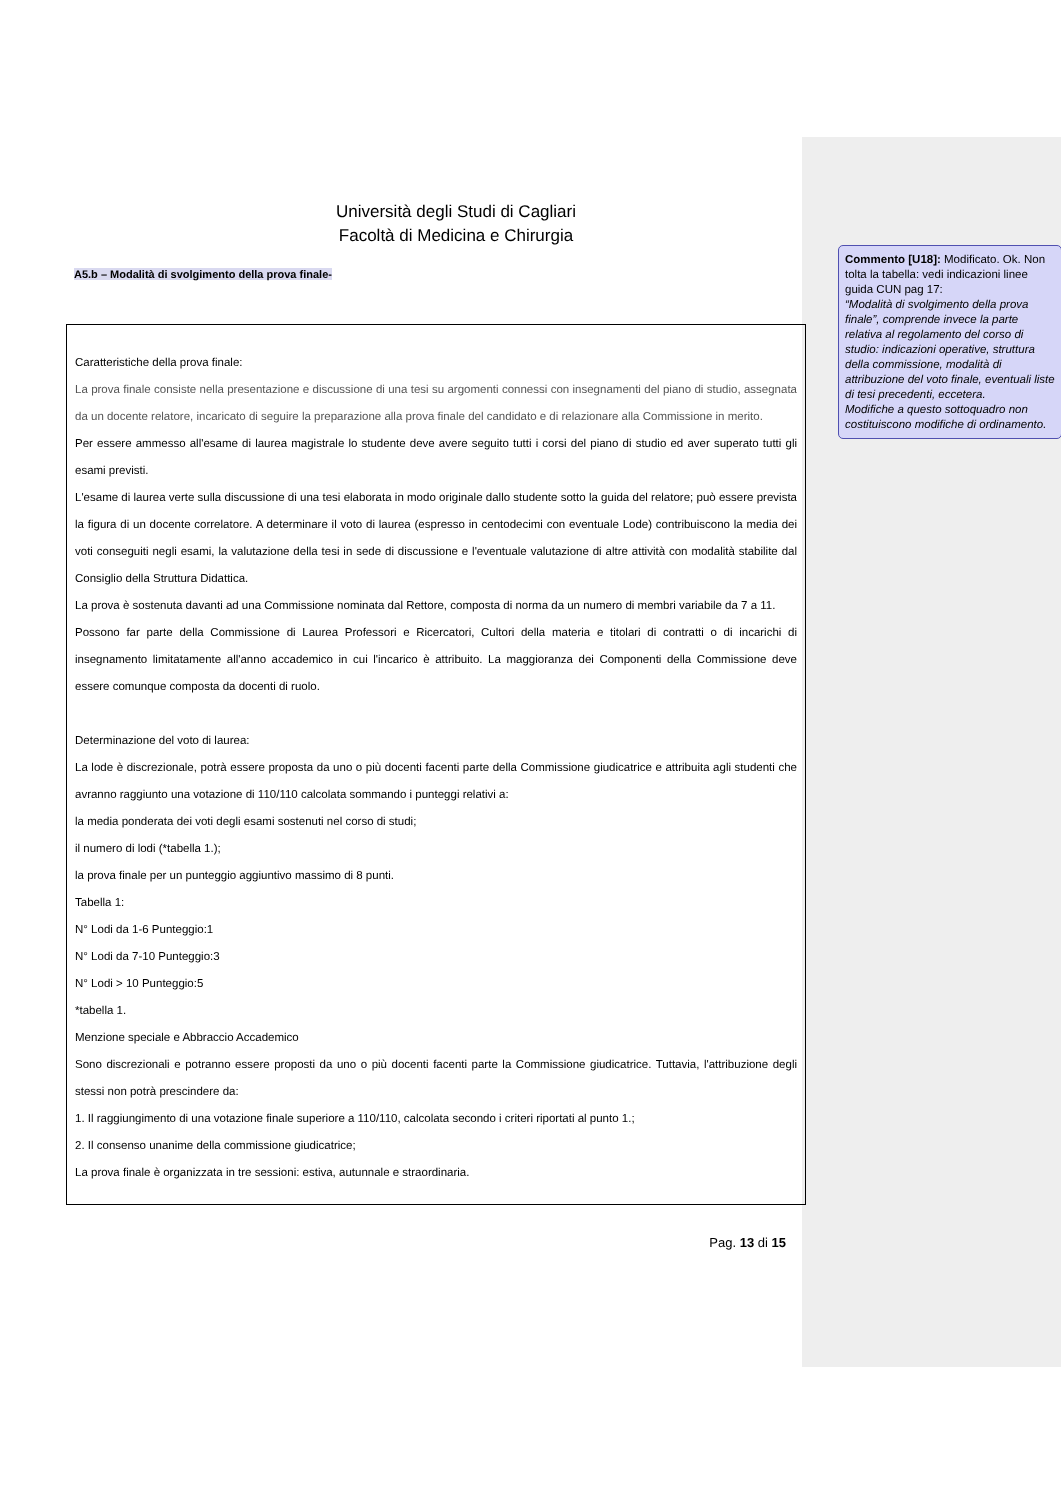Università degli Studi di Cagliari
Facoltà di Medicina e Chirurgia
A5.b – Modalità di svolgimento della prova finale-
Caratteristiche della prova finale:
La prova finale consiste nella presentazione e discussione di una tesi su argomenti connessi con insegnamenti del piano di studio, assegnata da un docente relatore, incaricato di seguire la preparazione alla prova finale del candidato e di relazionare alla Commissione in merito.
Per essere ammesso all'esame di laurea magistrale lo studente deve avere seguito tutti i corsi del piano di studio ed aver superato tutti gli esami previsti.
L'esame di laurea verte sulla discussione di una tesi elaborata in modo originale dallo studente sotto la guida del relatore; può essere prevista la figura di un docente correlatore. A determinare il voto di laurea (espresso in centodecimi con eventuale Lode) contribuiscono la media dei voti conseguiti negli esami, la valutazione della tesi in sede di discussione e l'eventuale valutazione di altre attività con modalità stabilite dal Consiglio della Struttura Didattica.
La prova è sostenuta davanti ad una Commissione nominata dal Rettore, composta di norma da un numero di membri variabile da 7 a 11.
Possono far parte della Commissione di Laurea Professori e Ricercatori, Cultori della materia e titolari di contratti o di incarichi di insegnamento limitatamente all'anno accademico in cui l'incarico è attribuito. La maggioranza dei Componenti della Commissione deve essere comunque composta da docenti di ruolo.
Determinazione del voto di laurea:
La lode è discrezionale, potrà essere proposta da uno o più docenti facenti parte della Commissione giudicatrice e attribuita agli studenti che avranno raggiunto una votazione di 110/110 calcolata sommando i punteggi relativi a:
la media ponderata dei voti degli esami sostenuti nel corso di studi;
il numero di lodi (*tabella 1.);
la prova finale per un punteggio aggiuntivo massimo di 8 punti.
Tabella 1:
N° Lodi da 1-6 Punteggio:1
N° Lodi da 7-10 Punteggio:3
N° Lodi > 10 Punteggio:5
*tabella 1.
Menzione speciale e Abbraccio Accademico
Sono discrezionali e potranno essere proposti da uno o più docenti facenti parte la Commissione giudicatrice. Tuttavia, l'attribuzione degli stessi non potrà prescindere da:
1. Il raggiungimento di una votazione finale superiore a 110/110, calcolata secondo i criteri riportati al punto 1.;
2. Il consenso unanime della commissione giudicatrice;
La prova finale è organizzata in tre sessioni: estiva, autunnale e straordinaria.
Pag. 13 di 15
Commento [U18]: Modificato. Ok. Non tolta la tabella: vedi indicazioni linee guida CUN pag 17:
“Modalità di svolgimento della prova finale”, comprende invece la parte relativa al regolamento del corso di studio: indicazioni operative, struttura della commissione, modalità di attribuzione del voto finale, eventuali liste di tesi precedenti, eccetera.
Modifiche a questo sottoquadro non costituiscono modifiche di ordinamento.